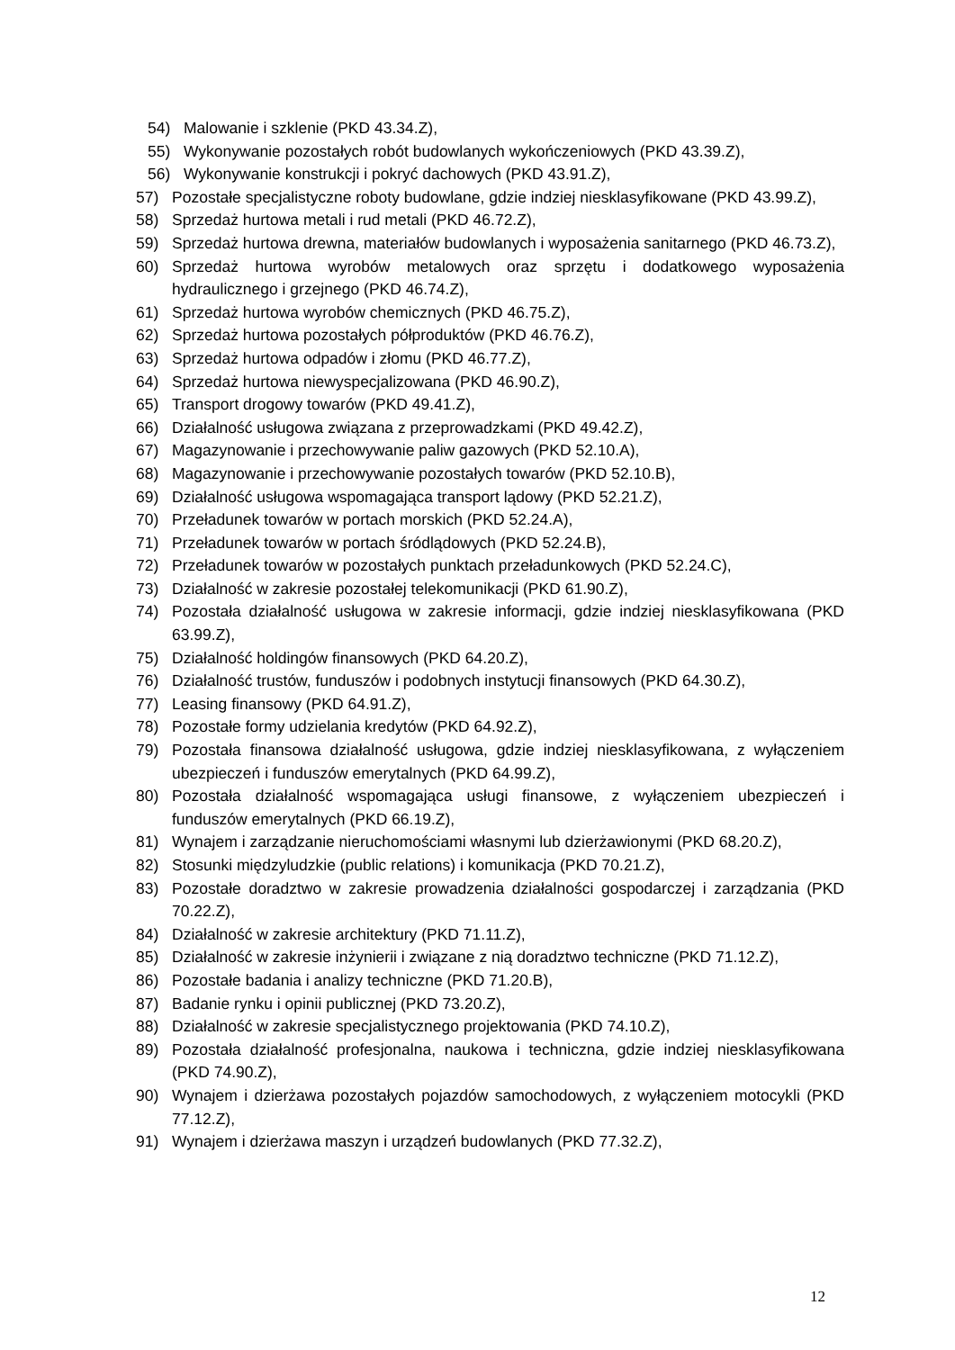54) Malowanie i szklenie (PKD 43.34.Z),
55) Wykonywanie pozostałych robót budowlanych wykończeniowych (PKD 43.39.Z),
56) Wykonywanie konstrukcji i pokryć dachowych (PKD 43.91.Z),
57) Pozostałe specjalistyczne roboty budowlane, gdzie indziej niesklasyfikowane (PKD 43.99.Z),
58) Sprzedaż hurtowa metali i rud metali (PKD 46.72.Z),
59) Sprzedaż hurtowa drewna, materiałów budowlanych i wyposażenia sanitarnego (PKD 46.73.Z),
60) Sprzedaż hurtowa wyrobów metalowych oraz sprzętu i dodatkowego wyposażenia hydraulicznego i grzejnego (PKD 46.74.Z),
61) Sprzedaż hurtowa wyrobów chemicznych (PKD 46.75.Z),
62) Sprzedaż hurtowa pozostałych półproduktów (PKD 46.76.Z),
63) Sprzedaż hurtowa odpadów i złomu (PKD 46.77.Z),
64) Sprzedaż hurtowa niewyspecjalizowana (PKD 46.90.Z),
65) Transport drogowy towarów (PKD 49.41.Z),
66) Działalność usługowa związana z przeprowadzkami (PKD 49.42.Z),
67) Magazynowanie i przechowywanie paliw gazowych (PKD 52.10.A),
68) Magazynowanie i przechowywanie pozostałych towarów (PKD 52.10.B),
69) Działalność usługowa wspomagająca transport lądowy (PKD 52.21.Z),
70) Przeładunek towarów w portach morskich (PKD 52.24.A),
71) Przeładunek towarów w portach śródlądowych (PKD 52.24.B),
72) Przeładunek towarów w pozostałych punktach przeładunkowych (PKD 52.24.C),
73) Działalność w zakresie pozostałej telekomunikacji (PKD 61.90.Z),
74) Pozostała działalność usługowa w zakresie informacji, gdzie indziej niesklasyfikowana (PKD 63.99.Z),
75) Działalność holdingów finansowych (PKD 64.20.Z),
76) Działalność trustów, funduszów i podobnych instytucji finansowych (PKD 64.30.Z),
77) Leasing finansowy (PKD 64.91.Z),
78) Pozostałe formy udzielania kredytów (PKD 64.92.Z),
79) Pozostała finansowa działalność usługowa, gdzie indziej niesklasyfikowana, z wyłączeniem ubezpieczeń i funduszów emerytalnych (PKD 64.99.Z),
80) Pozostała działalność wspomagająca usługi finansowe, z wyłączeniem ubezpieczeń i funduszów emerytalnych (PKD 66.19.Z),
81) Wynajem i zarządzanie nieruchomościami własnymi lub dzierżawionymi (PKD 68.20.Z),
82) Stosunki międzyludzkie (public relations) i komunikacja (PKD 70.21.Z),
83) Pozostałe doradztwo w zakresie prowadzenia działalności gospodarczej i zarządzania (PKD 70.22.Z),
84) Działalność w zakresie architektury (PKD 71.11.Z),
85) Działalność w zakresie inżynierii i związane z nią doradztwo techniczne (PKD 71.12.Z),
86) Pozostałe badania i analizy techniczne (PKD 71.20.B),
87) Badanie rynku i opinii publicznej (PKD 73.20.Z),
88) Działalność w zakresie specjalistycznego projektowania (PKD 74.10.Z),
89) Pozostała działalność profesjonalna, naukowa i techniczna, gdzie indziej niesklasyfikowana (PKD 74.90.Z),
90) Wynajem i dzierżawa pozostałych pojazdów samochodowych, z wyłączeniem motocykli (PKD 77.12.Z),
91) Wynajem i dzierżawa maszyn i urządzeń budowlanych (PKD 77.32.Z),
12